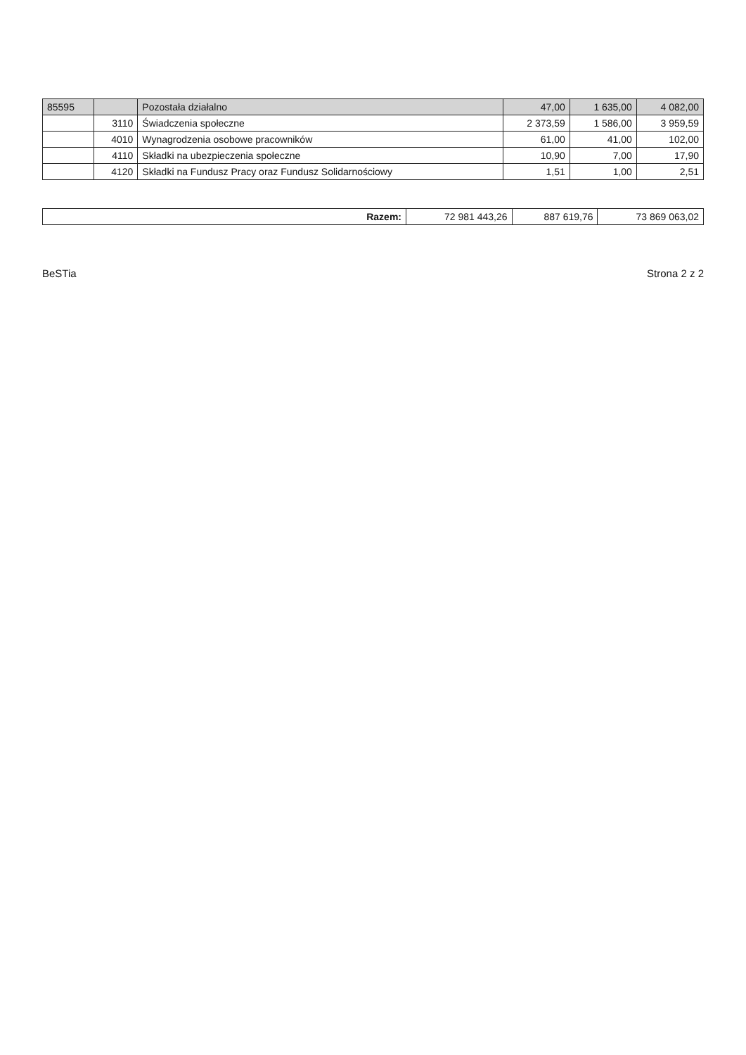| 85595 | | Pozostała działalno | 47,00 | 1 635,00 | 4 082,00 |
| | 3110 | Świadczenia społeczne | 2 373,59 | 1 586,00 | 3 959,59 |
| | 4010 | Wynagrodzenia osobowe pracowników | 61,00 | 41,00 | 102,00 |
| | 4110 | Składki na ubezpieczenia społeczne | 10,90 | 7,00 | 17,90 |
| | 4120 | Składki na Fundusz Pracy oraz Fundusz Solidarnościowy | 1,51 | 1,00 | 2,51 |
| Razem: | 72 981 443,26 | 887 619,76 | 73 869 063,02 |
BeSTia Strona 2 z 2